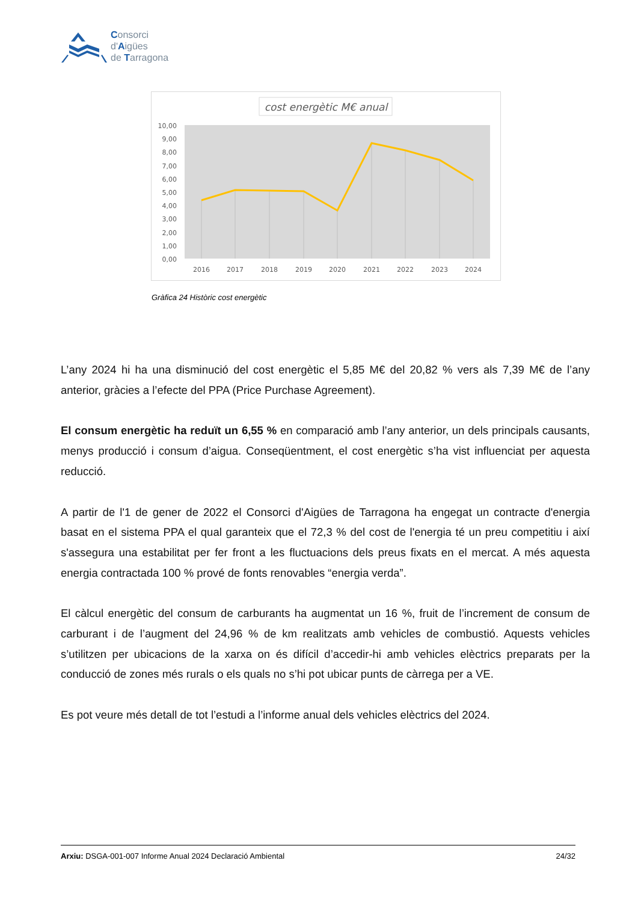Consorci
d'Aigües
de Tarragona
cost energètic M€ anual
10,00
9,00
8,00
7,00
6,00
5,00
4,00
3,00
2,00
1,00
0,00
2016
2017
2018
2019
2020
2021
2022
2023
2024
Gràfica 24 Històric cost energètic
L’any 2024 hi ha una disminució del cost energètic el 5,85 M€ del 20,82 % vers als 7,39 M€ de l’any anterior, gràcies a l’efecte del PPA (Price Purchase Agreement).
El consum energètic ha reduït un 6,55 % en comparació amb l’any anterior, un dels principals causants, menys producció i consum d’aigua. Conseqüentment, el cost energètic s’ha vist influenciat per aquesta reducció.
A partir de l'1 de gener de 2022 el Consorci d'Aigües de Tarragona ha engegat un contracte d'energia basat en el sistema PPA el qual garanteix que el 72,3 % del cost de l'energia té un preu competitiu i així s'assegura una estabilitat per fer front a les fluctuacions dels preus fixats en el mercat. A més aquesta energia contractada 100 % prové de fonts renovables “energia verda”.
El càlcul energètic del consum de carburants ha augmentat un 16 %, fruit de l’increment de consum de carburant i de l’augment del 24,96 % de km realitzats amb vehicles de combustió. Aquests vehicles s’utilitzen per ubicacions de la xarxa on és difícil d’accedir-hi amb vehicles elèctrics preparats per la conducció de zones més rurals o els quals no s’hi pot ubicar punts de càrrega per a VE.
Es pot veure més detall de tot l’estudi a l’informe anual dels vehicles elèctrics del 2024.
Arxiu: DSGA-001-007 Informe Anual 2024 Declaració Ambiental 24/32